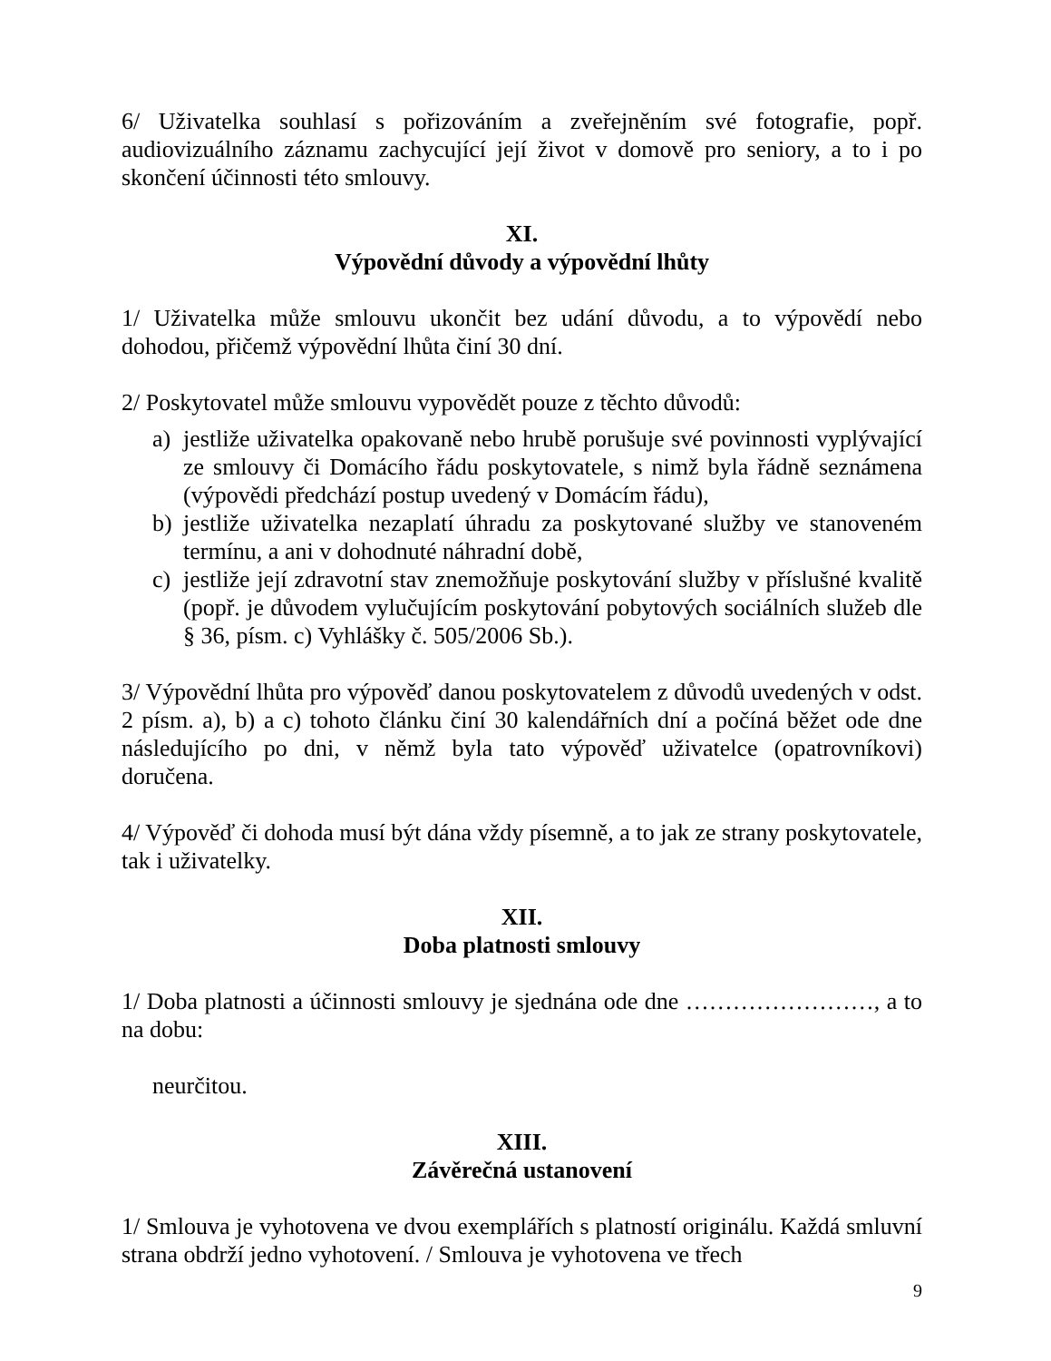6/ Uživatelka souhlasí s pořizováním a zveřejněním své fotografie, popř. audiovizuálního záznamu zachycující její život v domově pro seniory, a to i po skončení účinnosti této smlouvy.
XI.
Výpovědní důvody a výpovědní lhůty
1/ Uživatelka může smlouvu ukončit bez udání důvodu, a to výpovědí nebo dohodou, přičemž výpovědní lhůta činí 30 dní.
2/ Poskytovatel může smlouvu vypovědět pouze z těchto důvodů:
a) jestliže uživatelka opakovaně nebo hrubě porušuje své povinnosti vyplývající ze smlouvy či Domácího řádu poskytovatele, s nimž byla řádně seznámena (výpovědi předchází postup uvedený v Domácím řádu),
b) jestliže uživatelka nezaplatí úhradu za poskytované služby ve stanoveném termínu, a ani v dohodnuté náhradní době,
c) jestliže její zdravotní stav znemožňuje poskytování služby v příslušné kvalitě (popř. je důvodem vylučujícím poskytování pobytových sociálních služeb dle § 36, písm. c) Vyhlášky č. 505/2006 Sb.).
3/ Výpovědní lhůta pro výpověď danou poskytovatelem z důvodů uvedených v odst. 2 písm. a), b) a c) tohoto článku činí 30 kalendářních dní a počíná běžet ode dne následujícího po dni, v němž byla tato výpověď uživatelce (opatrovníkovi) doručena.
4/ Výpověď či dohoda musí být dána vždy písemně, a to jak ze strany poskytovatele, tak i uživatelky.
XII.
Doba platnosti smlouvy
1/ Doba platnosti a účinnosti smlouvy je sjednána ode dne ……………………, a to na dobu:
neurčitou.
XIII.
Závěrečná ustanovení
1/ Smlouva je vyhotovena ve dvou exemplářích s platností originálu. Každá smluvní strana obdrží jedno vyhotovení. / Smlouva je vyhotovena ve třech
9